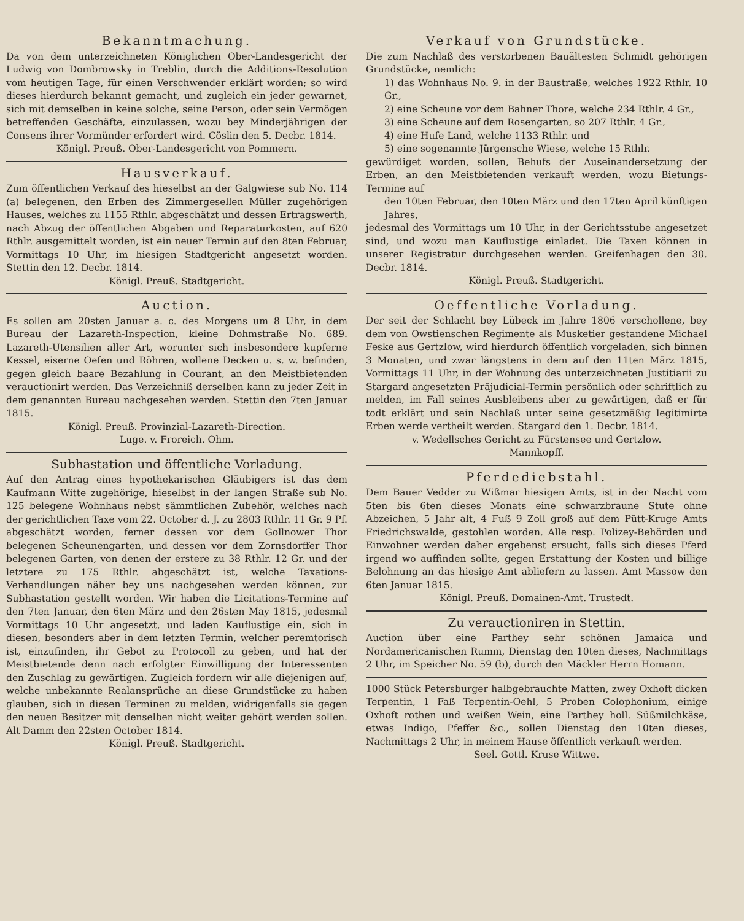Bekanntmachung.
Da von dem unterzeichneten Königlichen Ober-Landesgericht der Ludwig von Dombrowsky in Treblin, durch die Additions-Resolution vom heutigen Tage, für einen Verschwender erklärt worden; so wird dieses hierdurch bekannt gemacht, und zugleich ein jeder gewarnet, sich mit demselben in keine solche, seine Person, oder sein Vermögen betreffenden Geschäfte, einzulassen, wozu bey Minderjährigen der Consens ihrer Vormünder erfordert wird. Cöslin den 5. Decbr. 1814.
Königl. Preuß. Ober-Landesgericht von Pommern.
Hausverkauf.
Zum öffentlichen Verkauf des hieselbst an der Galgwiese sub No. 114 (a) belegenen, den Erben des Zimmergesellen Müller zugehörigen Hauses, welches zu 1155 Rthlr. abgeschätzt und dessen Ertragswerth, nach Abzug der öffentlichen Abgaben und Reparaturkosten, auf 620 Rthlr. ausgemittelt worden, ist ein neuer Termin auf den 8ten Februar, Vormittags 10 Uhr, im hiesigen Stadtgericht angesetzt worden. Stettin den 12. Decbr. 1814.
Königl. Preuß. Stadtgericht.
Auction.
Es sollen am 20sten Januar a. c. des Morgens um 8 Uhr, in dem Bureau der Lazareth-Inspection, kleine Dohmstraße No. 689. Lazareth-Utensilien aller Art, worunter sich insbesondere kupferne Kessel, eiserne Oefen und Röhren, wollene Decken u. s. w. befinden, gegen gleich baare Bezahlung in Courant, an den Meistbietenden verauctionirt werden. Das Verzeichniß derselben kann zu jeder Zeit in dem genannten Bureau nachgesehen werden. Stettin den 7ten Januar 1815.
Königl. Preuß. Provinzial-Lazareth-Direction.
Luge. v. Froreich. Ohm.
Subhastation und öffentliche Vorladung.
Auf den Antrag eines hypothekarischen Gläubigers ist das dem Kaufmann Witte zugehörige, hieselbst in der langen Straße sub No. 125 belegene Wohnhaus nebst sämmtlichen Zubehör, welches nach der gerichtlichen Taxe vom 22. October d. J. zu 2803 Rthlr. 11 Gr. 9 Pf. abgeschätzt worden, ferner dessen vor dem Gollnower Thor belegenen Scheunengarten, und dessen vor dem Zornsdorffer Thor belegenen Garten, von denen der erstere zu 38 Rthlr. 12 Gr. und der letztere zu 175 Rthlr. abgeschätzt ist, welche Taxations-Verhandlungen näher bey uns nachgesehen werden können, zur Subhastation gestellt worden. Wir haben die Licitations-Termine auf den 7ten Januar, den 6ten März und den 26sten May 1815, jedesmal Vormittags 10 Uhr angesetzt, und laden Kauflustige ein, sich in diesen, besonders aber in dem letzten Termin, welcher peremtorisch ist, einzufinden, ihr Gebot zu Protocoll zu geben, und hat der Meistbietende denn nach erfolgter Einwilligung der Interessenten den Zuschlag zu gewärtigen. Zugleich fordern wir alle diejenigen auf, welche unbekannte Realansprüche an diese Grundstücke zu haben glauben, sich in diesen Terminen zu melden, widrigenfalls sie gegen den neuen Besitzer mit denselben nicht weiter gehört werden sollen. Alt Damm den 22sten October 1814.
Königl. Preuß. Stadtgericht.
Verkauf von Grundstücke.
Die zum Nachlaß des verstorbenen Bauältesten Schmidt gehörigen Grundstücke, nemlich:
1) das Wohnhaus No. 9. in der Baustraße, welches 1922 Rthlr. 10 Gr.,
2) eine Scheune vor dem Bahner Thore, welche 234 Rthlr. 4 Gr.,
3) eine Scheune auf dem Rosengarten, so 207 Rthlr. 4 Gr.,
4) eine Hufe Land, welche 1133 Rthlr. und
5) eine sogenannte Jürgensche Wiese, welche 15 Rthlr.
gewürdiget worden, sollen, Behufs der Auseinandersetzung der Erben, an den Meistbietenden verkauft werden, wozu Bietungs-Termine auf
den 10ten Februar, den 10ten März und den 17ten April künftigen Jahres,
jedesmal des Vormittags um 10 Uhr, in der Gerichtsstube angesetzet sind, und wozu man Kauflustige einladet. Die Taxen können in unserer Registratur durchgesehen werden. Greifenhagen den 30. Decbr. 1814.
Königl. Preuß. Stadtgericht.
Oeffentliche Vorladung.
Der seit der Schlacht bey Lübeck im Jahre 1806 verschollene, bey dem von Owstienschen Regimente als Musketier gestandene Michael Feske aus Gertzlow, wird hierdurch öffentlich vorgeladen, sich binnen 3 Monaten, und zwar längstens in dem auf den 11ten März 1815, Vormittags 11 Uhr, in der Wohnung des unterzeichneten Justitiarii zu Stargard angesetzten Präjudicial-Termin persönlich oder schriftlich zu melden, im Fall seines Ausbleibens aber zu gewärtigen, daß er für todt erklärt und sein Nachlaß unter seine gesetzmäßig legitimirte Erben werde vertheilt werden. Stargard den 1. Decbr. 1814.
v. Wedellsches Gericht zu Fürstensee und Gertzlow.
Mannkopff.
Pferdediebstahl.
Dem Bauer Vedder zu Wißmar hiesigen Amts, ist in der Nacht vom 5ten bis 6ten dieses Monats eine schwarzbraune Stute ohne Abzeichen, 5 Jahr alt, 4 Fuß 9 Zoll groß auf dem Pütt-Kruge Amts Friedrichswalde, gestohlen worden. Alle resp. Polizey-Behörden und Einwohner werden daher ergebenst ersucht, falls sich dieses Pferd irgend wo auffinden sollte, gegen Erstattung der Kosten und billige Belohnung an das hiesige Amt abliefern zu lassen. Amt Massow den 6ten Januar 1815.
Königl. Preuß. Domainen-Amt. Trustedt.
Zu verauctioniren in Stettin.
Auction über eine Parthey sehr schönen Jamaica und Nordamericanischen Rumm, Dienstag den 10ten dieses, Nachmittags 2 Uhr, im Speicher No. 59 (b), durch den Mäckler Herrn Homann.
1000 Stück Petersburger halbgebrauchte Matten, zwey Oxhoft dicken Terpentin, 1 Faß Terpentin-Oehl, 5 Proben Colophonium, einige Oxhoft rothen und weißen Wein, eine Parthey holl. Süßmilchkäse, etwas Indigo, Pfeffer &c., sollen Dienstag den 10ten dieses, Nachmittags 2 Uhr, in meinem Hause öffentlich verkauft werden.
Seel. Gottl. Kruse Wittwe.